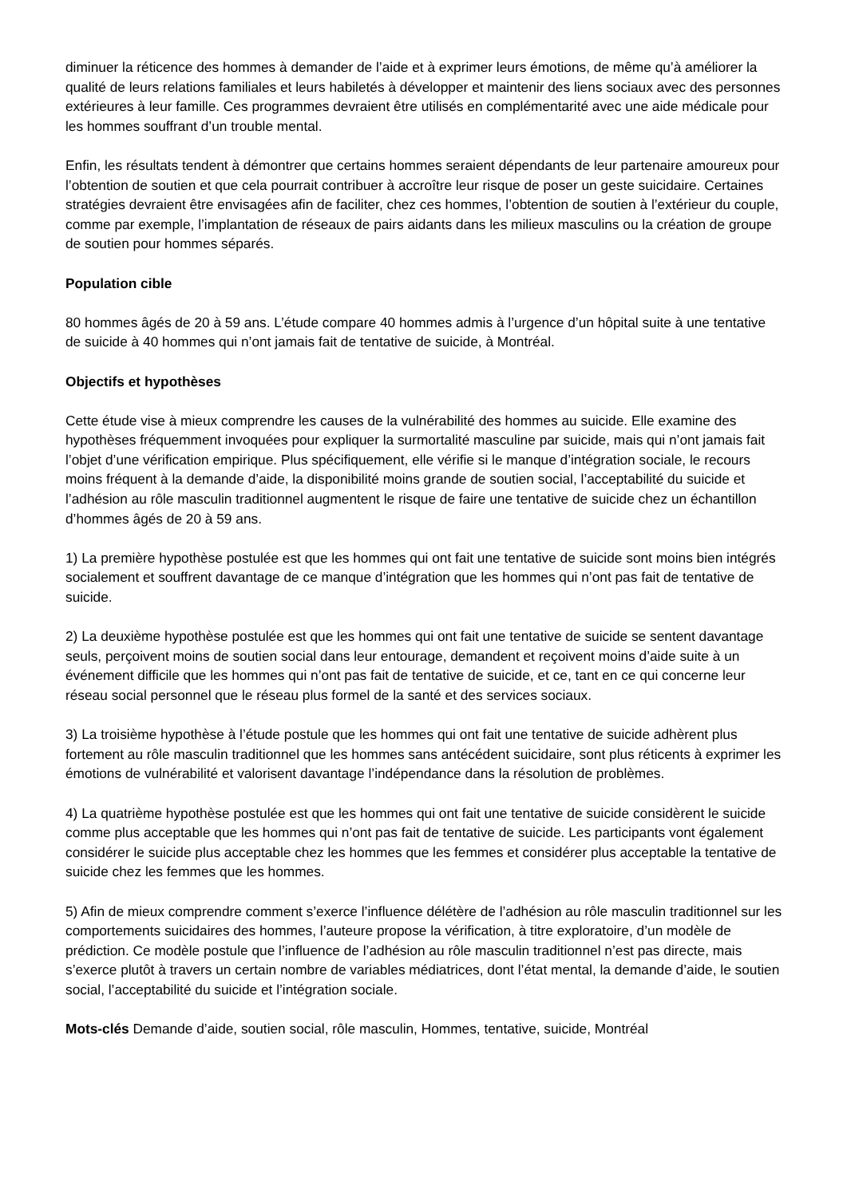diminuer la réticence des hommes à demander de l’aide et à exprimer leurs émotions, de même qu’à améliorer la qualité de leurs relations familiales et leurs habiletés à développer et maintenir des liens sociaux avec des personnes extérieures à leur famille. Ces programmes devraient être utilisés en complémentarité avec une aide médicale pour les hommes souffrant d’un trouble mental.
Enfin, les résultats tendent à démontrer que certains hommes seraient dépendants de leur partenaire amoureux pour l’obtention de soutien et que cela pourrait contribuer à accroître leur risque de poser un geste suicidaire. Certaines stratégies devraient être envisagées afin de faciliter, chez ces hommes, l’obtention de soutien à l’extérieur du couple, comme par exemple, l’implantation de réseaux de pairs aidants dans les milieux masculins ou la création de groupe de soutien pour hommes séparés.
Population cible
80 hommes âgés de 20 à 59 ans. L’étude compare 40 hommes admis à l’urgence d’un hôpital suite à une tentative de suicide à 40 hommes qui n’ont jamais fait de tentative de suicide, à Montréal.
Objectifs et hypothèses
Cette étude vise à mieux comprendre les causes de la vulnérabilité des hommes au suicide. Elle examine des hypothèses fréquemment invoquées pour expliquer la surmortalité masculine par suicide, mais qui n’ont jamais fait l’objet d’une vérification empirique. Plus spécifiquement, elle vérifie si le manque d’intégration sociale, le recours moins fréquent à la demande d’aide, la disponibilité moins grande de soutien social, l’acceptabilité du suicide et l’adhésion au rôle masculin traditionnel augmentent le risque de faire une tentative de suicide chez un échantillon d’hommes âgés de 20 à 59 ans.
1) La première hypothèse postulée est que les hommes qui ont fait une tentative de suicide sont moins bien intégrés socialement et souffrent davantage de ce manque d’intégration que les hommes qui n’ont pas fait de tentative de suicide.
2) La deuxième hypothèse postulée est que les hommes qui ont fait une tentative de suicide se sentent davantage seuls, perçoivent moins de soutien social dans leur entourage, demandent et reçoivent moins d’aide suite à un événement difficile que les hommes qui n’ont pas fait de tentative de suicide, et ce, tant en ce qui concerne leur réseau social personnel que le réseau plus formel de la santé et des services sociaux.
3) La troisième hypothèse à l’étude postule que les hommes qui ont fait une tentative de suicide adhèrent plus fortement au rôle masculin traditionnel que les hommes sans antécédent suicidaire, sont plus réticents à exprimer les émotions de vulnérabilité et valorisent davantage l’indépendance dans la résolution de problèmes.
4) La quatrième hypothèse postulée est que les hommes qui ont fait une tentative de suicide considèrent le suicide comme plus acceptable que les hommes qui n’ont pas fait de tentative de suicide. Les participants vont également considérer le suicide plus acceptable chez les hommes que les femmes et considérer plus acceptable la tentative de suicide chez les femmes que les hommes.
5) Afin de mieux comprendre comment s’exerce l’influence délétère de l’adhésion au rôle masculin traditionnel sur les comportements suicidaires des hommes, l’auteure propose la vérification, à titre exploratoire, d’un modèle de prédiction. Ce modèle postule que l’influence de l’adhésion au rôle masculin traditionnel n’est pas directe, mais s’exerce plutôt à travers un certain nombre de variables médiatrices, dont l’état mental, la demande d’aide, le soutien social, l’acceptabilité du suicide et l’intégration sociale.
Mots-clés Demande d’aide, soutien social, rôle masculin, Hommes, tentative, suicide, Montréal